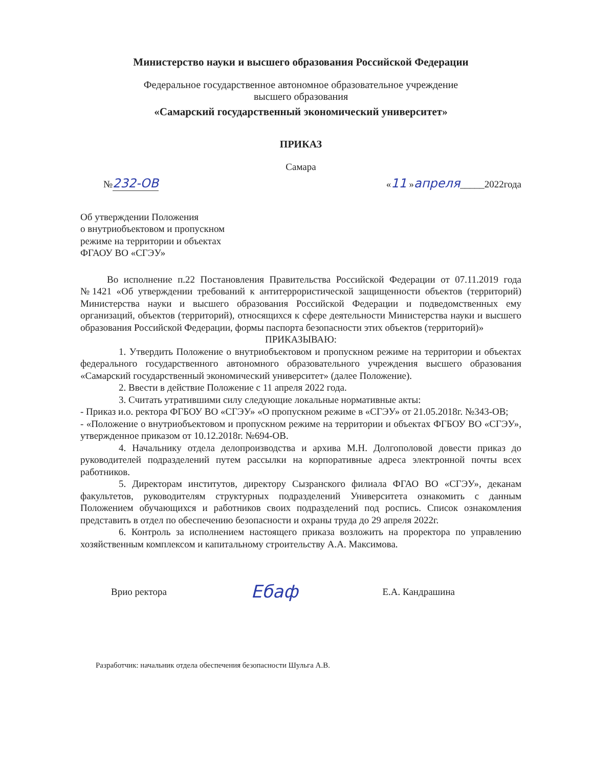Министерство науки и высшего образования Российской Федерации
Федеральное государственное автономное образовательное учреждение
высшего образования
«Самарский государственный экономический университет»
ПРИКАЗ
Самара
№232-ОВ «11 »апреля_____2022года
Об утверждении Положения
о внутриобъектовом и пропускном
режиме на территории и объектах
ФГАОУ ВО «СГЭУ»
Во исполнение п.22 Постановления Правительства Российской Федерации от 07.11.2019 года №1421 «Об утверждении требований к антитеррористической защищенности объектов (территорий) Министерства науки и высшего образования Российской Федерации и подведомственных ему организаций, объектов (территорий), относящихся к сфере деятельности Министерства науки и высшего образования Российской Федерации, формы паспорта безопасности этих объектов (территорий)»
ПРИКАЗЫВАЮ:
1. Утвердить Положение о внутриобъектовом и пропускном режиме на территории и объектах федерального государственного автономного образовательного учреждения высшего образования «Самарский государственный экономический университет» (далее Положение).
2. Ввести в действие Положение с 11 апреля 2022 года.
3. Считать утратившими силу следующие локальные нормативные акты:
- Приказ и.о. ректора ФГБОУ ВО «СГЭУ» «О пропускном режиме в «СГЭУ» от 21.05.2018г. №343-ОВ;
- «Положение о внутриобъектовом и пропускном режиме на территории и объектах ФГБОУ ВО «СГЭУ», утвержденное приказом от 10.12.2018г. №694-ОВ.
4. Начальнику отдела делопроизводства и архива М.Н. Долгополовой довести приказ до руководителей подразделений путем рассылки на корпоративные адреса электронной почты всех работников.
5. Директорам институтов, директору Сызранского филиала ФГАО ВО «СГЭУ», деканам факультетов, руководителям структурных подразделений Университета ознакомить с данным Положением обучающихся и работников своих подразделений под роспись. Список ознакомления представить в отдел по обеспечению безопасности и охраны труда до 29 апреля 2022г.
6. Контроль за исполнением настоящего приказа возложить на проректора по управлению хозяйственным комплексом и капитальному строительству А.А. Максимова.
Врио ректора Ебаф Е.А. Кандрашина
Разработчик: начальник отдела обеспечения безопасности Шульга А.В.